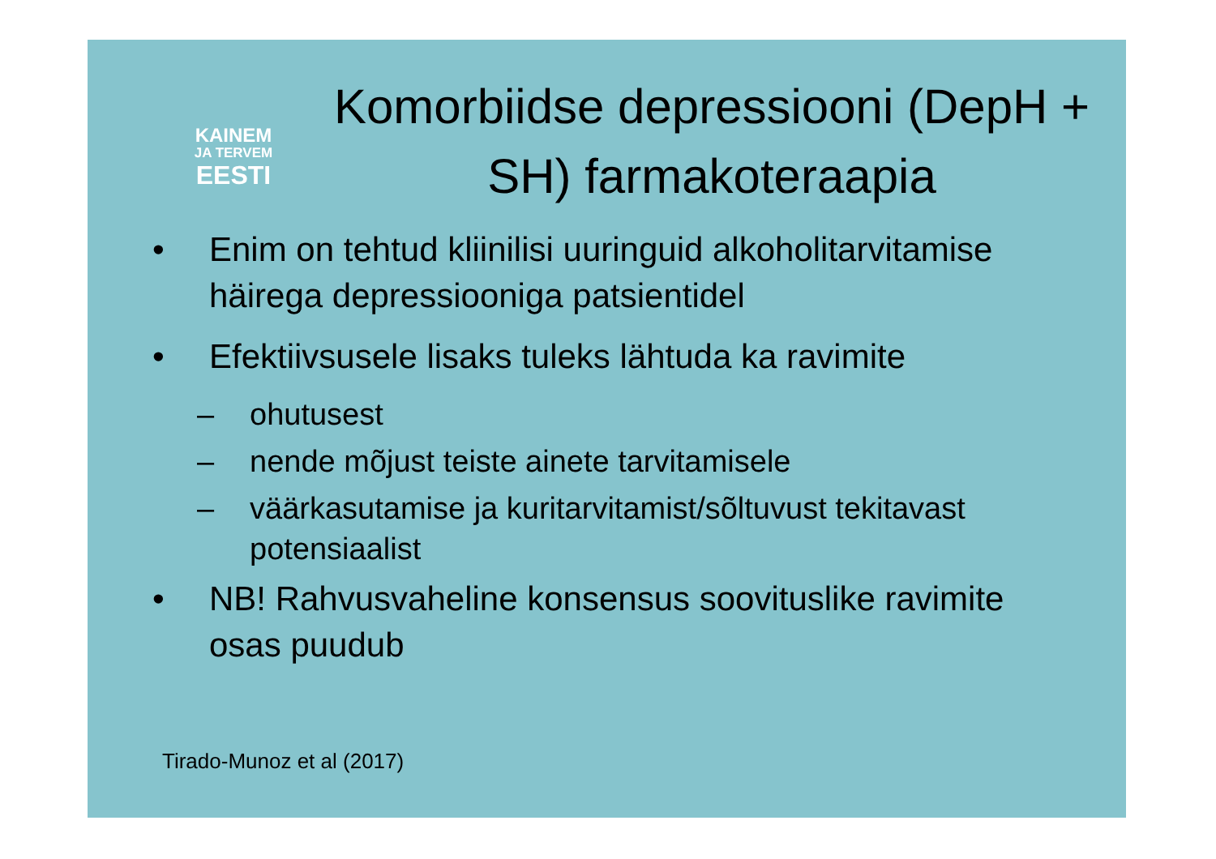KAINEM
JA TERVEM
EESTI
Komorbiidse depressiooni (DepH + SH) farmakoteraapia
• Enim on tehtud kliinilisi uuringuid alkoholitarvitamise häirega depressiooniga patsientidel
• Efektiivsusele lisaks tuleks lähtuda ka ravimite
– ohutusest
– nende mõjust teiste ainete tarvitamisele
– väärkasutamise ja kuritarvitamist/sõltuvust tekitavast potensiaalist
• NB! Rahvusvaheline konsensus soovituslike ravimite osas puudub
Tirado-Munoz et al (2017)